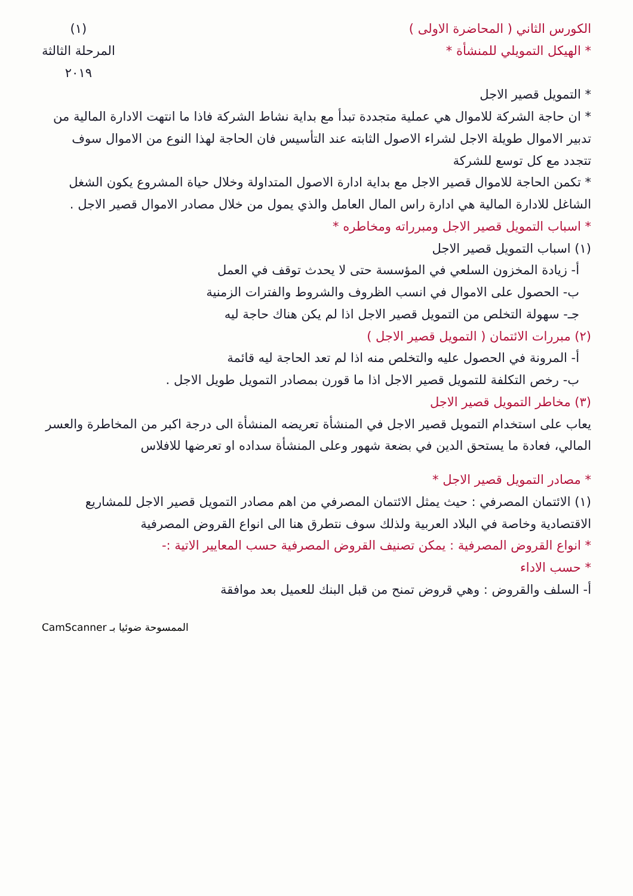الكورس الثاني ( المحاضرة الاولى )
* الهيكل التمويلي للمنشأة *
(١)
المرحلة الثالثة
٢٠١٩
* التمويل قصير الاجل
* ان حاجة الشركة للاموال هي عملية متجددة تبدأ مع بداية نشاط الشركة فاذا ما انتهت الادارة المالية من تدبير الاموال طويلة الاجل لشراء الاصول الثابته عند التأسيس فان الحاجة لهذا النوع من الاموال سوف تتجدد مع كل توسع للشركة
* تكمن الحاجة للاموال قصير الاجل مع بداية ادارة الاصول المتداولة وخلال حياة المشروع يكون الشغل الشاغل للادارة المالية هي ادارة راس المال العامل والذي يمول من خلال مصادر الاموال قصير الاجل .
* اسباب التمويل قصير الاجل ومبرراته ومخاطره *
(١) اسباب التمويل قصير الاجل
أ- زيادة المخزون السلعي في المؤسسة حتى لا يحدث توقف في العمل
ب- الحصول على الاموال في انسب الظروف والشروط والفترات الزمنية
جـ- سهولة التخلص من التمويل قصير الاجل اذا لم يكن هناك حاجة ليه
(٢) مبررات الائتمان ( التمويل قصير الاجل )
أ- المرونة في الحصول عليه والتخلص منه اذا لم تعد الحاجة ليه قائمة
ب- رخص التكلفة للتمويل قصير الاجل اذا ما قورن بمصادر التمويل طويل الاجل .
(٣) مخاطر التمويل قصير الاجل
يعاب على استخدام التمويل قصير الاجل في المنشأة تعريضه المنشأة الى درجة اكبر من المخاطرة والعسر المالي، فعادة ما يستحق الدين في بضعة شهور وعلى المنشأة سداده او تعرضها للافلاس
* مصادر التمويل قصير الاجل *
(١) الائتمان المصرفي : حيث يمثل الائتمان المصرفي من اهم مصادر التمويل قصير الاجل للمشاريع الاقتصادية وخاصة في البلاد العربية ولذلك سوف نتطرق هنا الى انواع القروض المصرفية
* انواع القروض المصرفية : يمكن تصنيف القروض المصرفية حسب المعايير الاتية :-
* حسب الاداء
أ- السلف والقروض : وهي قروض تمنح من قبل البنك للعميل بعد موافقة
الممسوحة ضوئيا بـ CamScanner